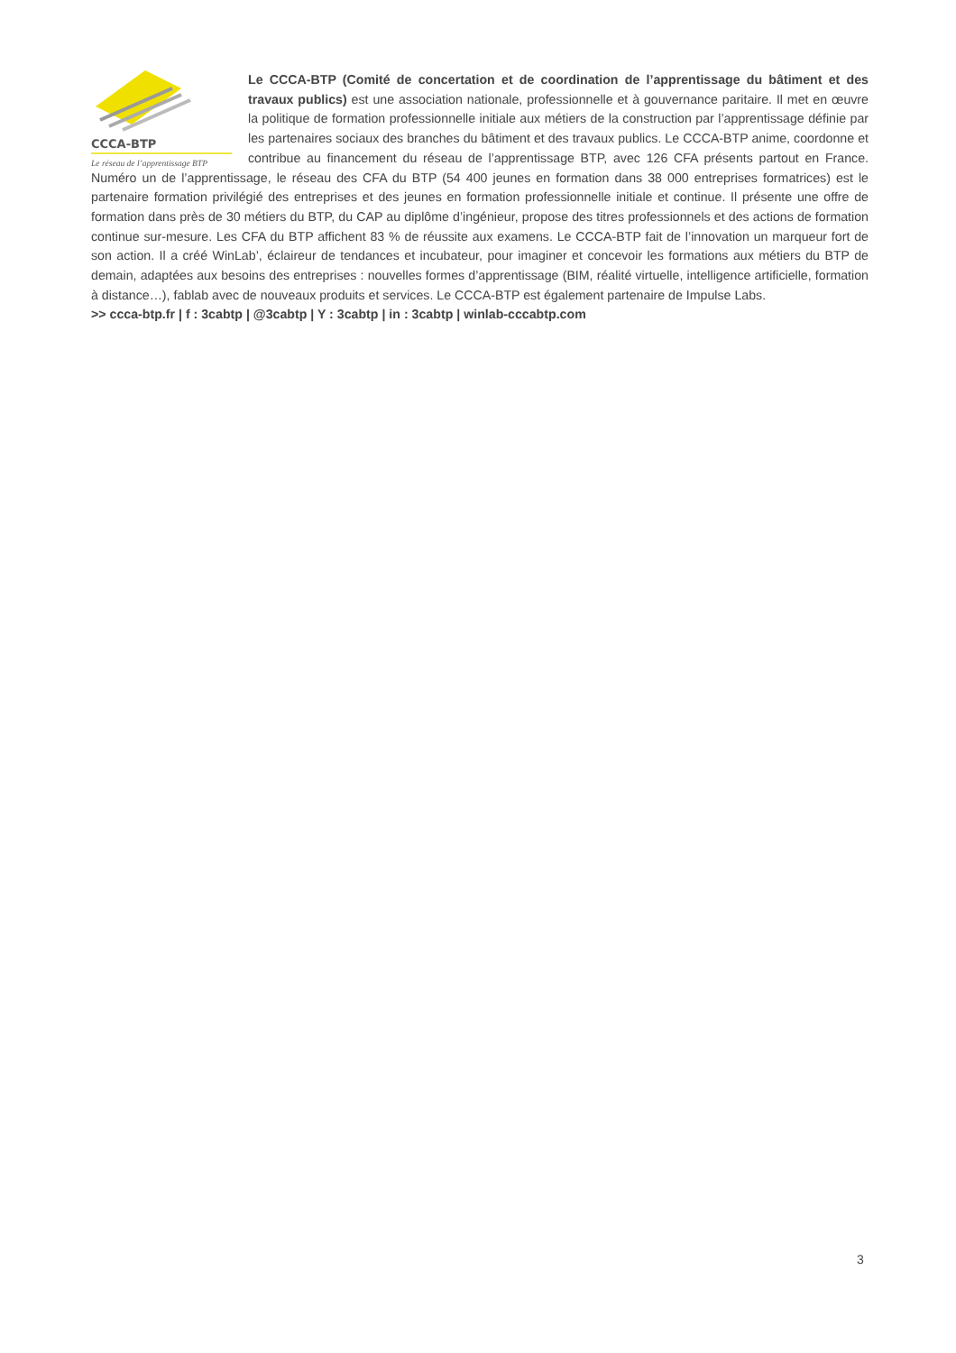CCCA-BTP
Le réseau de l’apprentissage BTP
Le CCCA-BTP (Comité de concertation et de coordination de l’apprentissage du bâtiment et des travaux publics) est une association nationale, professionnelle et à gouvernance paritaire. Il met en œuvre la politique de formation professionnelle initiale aux métiers de la construction par l’apprentissage définie par les partenaires sociaux des branches du bâtiment et des travaux publics. Le CCCA-BTP anime, coordonne et contribue au financement du réseau de l’apprentissage BTP, avec 126 CFA présents partout en France. Numéro un de l’apprentissage, le réseau des CFA du BTP (54 400 jeunes en formation dans 38 000 entreprises formatrices) est le partenaire formation privilégié des entreprises et des jeunes en formation professionnelle initiale et continue. Il présente une offre de formation dans près de 30 métiers du BTP, du CAP au diplôme d’ingénieur, propose des titres professionnels et des actions de formation continue sur-mesure. Les CFA du BTP affichent 83 % de réussite aux examens. Le CCCA-BTP fait de l’innovation un marqueur fort de son action. Il a créé WinLab’, éclaireur de tendances et incubateur, pour imaginer et concevoir les formations aux métiers du BTP de demain, adaptées aux besoins des entreprises : nouvelles formes d’apprentissage (BIM, réalité virtuelle, intelligence artificielle, formation à distance…), fablab avec de nouveaux produits et services. Le CCCA-BTP est également partenaire de Impulse Labs.
>> ccca-btp.fr | f : 3cabtp | @3cabtp | Y : 3cabtp | in : 3cabtp | winlab-cccabtp.com
3